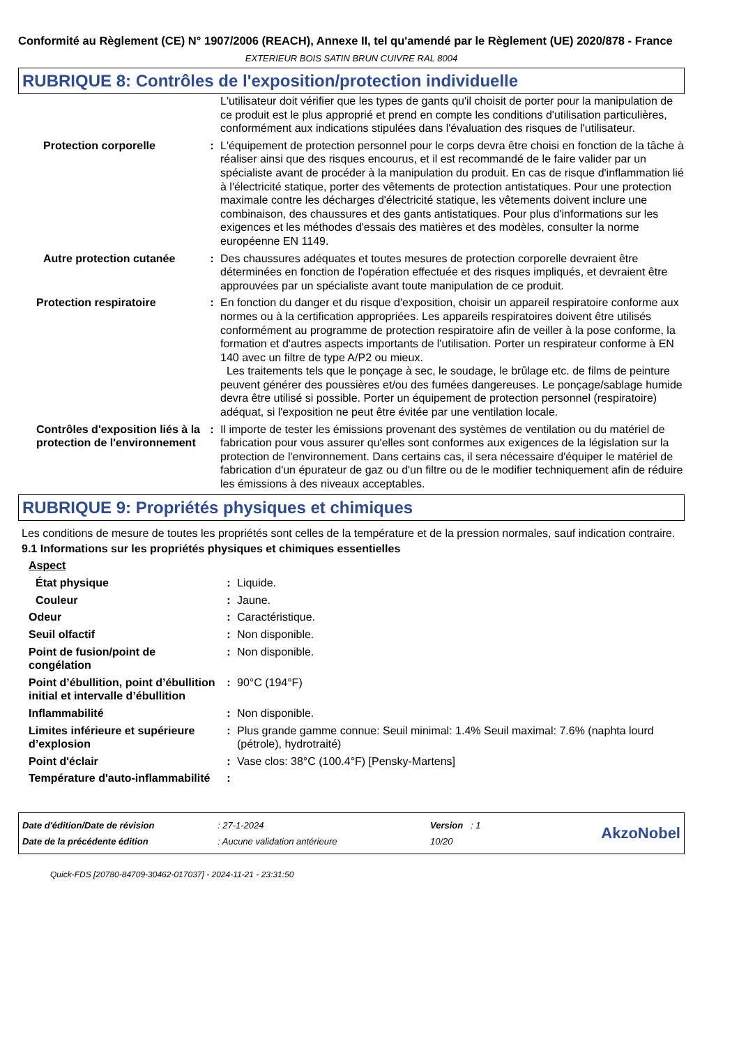Conformité au Règlement (CE) N° 1907/2006 (REACH), Annexe II, tel qu'amendé par le Règlement (UE) 2020/878 - France
EXTERIEUR BOIS SATIN BRUN CUIVRE RAL 8004
RUBRIQUE 8: Contrôles de l'exposition/protection individuelle
| | | L'utilisateur doit vérifier que les types de gants qu'il choisit de porter pour la manipulation de ce produit est le plus approprié et prend en compte les conditions d'utilisation particulières, conformément aux indications stipulées dans l'évaluation des risques de l'utilisateur. |
| Protection corporelle | : | L'équipement de protection personnel pour le corps devra être choisi en fonction de la tâche à réaliser ainsi que des risques encourus, et il est recommandé de le faire valider par un spécialiste avant de procéder à la manipulation du produit. En cas de risque d'inflammation lié à l'électricité statique, porter des vêtements de protection antistatiques. Pour une protection maximale contre les décharges d'électricité statique, les vêtements doivent inclure une combinaison, des chaussures et des gants antistatiques. Pour plus d'informations sur les exigences et les méthodes d'essais des matières et des modèles, consulter la norme européenne EN 1149. |
| Autre protection cutanée | : | Des chaussures adéquates et toutes mesures de protection corporelle devraient être déterminées en fonction de l'opération effectuée et des risques impliqués, et devraient être approuvées par un spécialiste avant toute manipulation de ce produit. |
| Protection respiratoire | : | En fonction du danger et du risque d'exposition, choisir un appareil respiratoire conforme aux normes ou à la certification appropriées. Les appareils respiratoires doivent être utilisés conformément au programme de protection respiratoire afin de veiller à la pose conforme, la formation et d'autres aspects importants de l'utilisation. Porter un respirateur conforme à EN 140 avec un filtre de type A/P2 ou mieux. Les traitements tels que le ponçage à sec, le soudage, le brûlage etc. de films de peinture peuvent générer des poussières et/ou des fumées dangereuses. Le ponçage/sablage humide devra être utilisé si possible. Porter un équipement de protection personnel (respiratoire) adéquat, si l'exposition ne peut être évitée par une ventilation locale. |
| Contrôles d'exposition liés à la protection de l'environnement | : | Il importe de tester les émissions provenant des systèmes de ventilation ou du matériel de fabrication pour vous assurer qu'elles sont conformes aux exigences de la législation sur la protection de l'environnement. Dans certains cas, il sera nécessaire d'équiper le matériel de fabrication d'un épurateur de gaz ou d'un filtre ou de le modifier techniquement afin de réduire les émissions à des niveaux acceptables. |
RUBRIQUE 9: Propriétés physiques et chimiques
Les conditions de mesure de toutes les propriétés sont celles de la température et de la pression normales, sauf indication contraire.
9.1 Informations sur les propriétés physiques et chimiques essentielles
Aspect
| État physique | : | Liquide. |
| Couleur | : | Jaune. |
| Odeur | : | Caractéristique. |
| Seuil olfactif | : | Non disponible. |
| Point de fusion/point de congélation | : | Non disponible. |
| Point d’ébullition, point d’ébullition initial et intervalle d’ébullition | : | 90°C (194°F) |
| Inflammabilité | : | Non disponible. |
| Limites inférieure et supérieure d’explosion | : | Plus grande gamme connue: Seuil minimal: 1.4% Seuil maximal: 7.6% (naphta lourd (pétrole), hydrotraité) |
| Point d'éclair | : | Vase clos: 38°C (100.4°F) [Pensky-Martens] |
| Température d'auto-inflammabilité | : | |
| Date d'édition/Date de révision | : 27-1-2024 | Version : 1 | AkzoNobel |
| Date de la précédente édition | : Aucune validation antérieure | 10/20 | |
Quick-FDS [20780-84709-30462-017037] - 2024-11-21 - 23:31:50